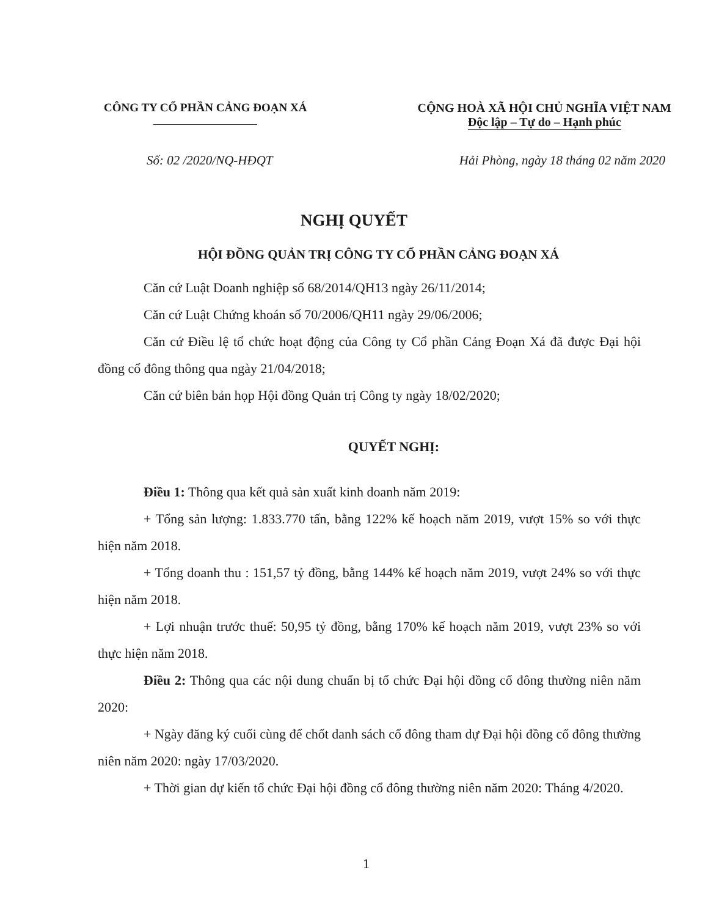CÔNG TY CỔ PHẦN CẢNG ĐOẠN XÁ
CỘNG HOÀ XÃ HỘI CHỦ NGHĨA VIỆT NAM
Độc lập – Tự do – Hạnh phúc
Số: 02 /2020/NQ-HĐQT Hải Phòng, ngày 18 tháng 02 năm 2020
NGHỊ QUYẾT
HỘI ĐỒNG QUẢN TRỊ CÔNG TY CỔ PHẦN CẢNG ĐOẠN XÁ
Căn cứ Luật Doanh nghiệp số 68/2014/QH13 ngày 26/11/2014;
Căn cứ Luật Chứng khoán số 70/2006/QH11 ngày 29/06/2006;
Căn cứ Điều lệ tổ chức hoạt động của Công ty Cổ phần Cảng Đoạn Xá đã được Đại hội đồng cổ đông thông qua ngày 21/04/2018;
Căn cứ biên bản họp Hội đồng Quản trị Công ty ngày 18/02/2020;
QUYẾT NGHỊ:
Điều 1: Thông qua kết quả sản xuất kinh doanh năm 2019:
+ Tổng sản lượng: 1.833.770 tấn, bằng 122% kế hoạch năm 2019, vượt 15% so với thực hiện năm 2018.
+ Tổng doanh thu : 151,57 tỷ đồng, bằng 144% kế hoạch năm 2019, vượt 24% so với thực hiện năm 2018.
+ Lợi nhuận trước thuế: 50,95 tỷ đồng, bằng 170% kế hoạch năm 2019, vượt 23% so với thực hiện năm 2018.
Điều 2: Thông qua các nội dung chuẩn bị tổ chức Đại hội đồng cổ đông thường niên năm 2020:
+ Ngày đăng ký cuối cùng để chốt danh sách cổ đông tham dự Đại hội đồng cổ đông thường niên năm 2020: ngày 17/03/2020.
+ Thời gian dự kiến tổ chức Đại hội đồng cổ đông thường niên năm 2020: Tháng 4/2020.
1